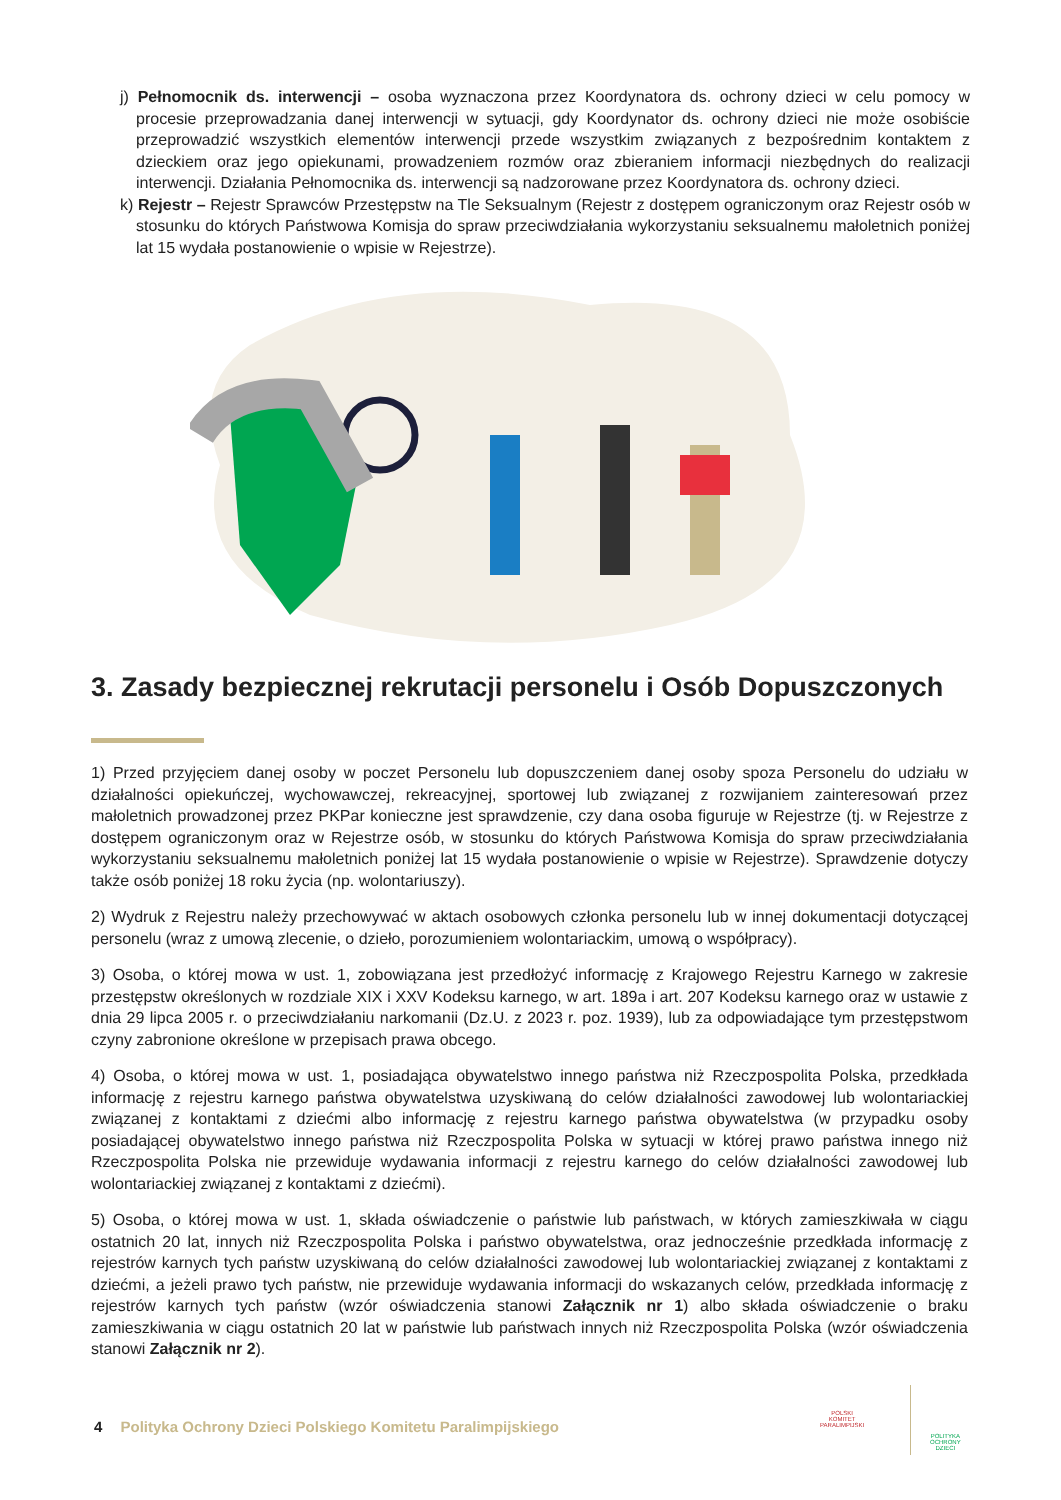j) Pełnomocnik ds. interwencji – osoba wyznaczona przez Koordynatora ds. ochrony dzieci w celu pomocy w procesie przeprowadzania danej interwencji w sytuacji, gdy Koordynator ds. ochrony dzieci nie może osobiście przeprowadzić wszystkich elementów interwencji przede wszystkim związanych z bezpośrednim kontaktem z dzieckiem oraz jego opiekunami, prowadzeniem rozmów oraz zbieraniem informacji niezbędnych do realizacji interwencji. Działania Pełnomocnika ds. interwencji są nadzorowane przez Koordynatora ds. ochrony dzieci.
k) Rejestr – Rejestr Sprawców Przestępstw na Tle Seksualnym (Rejestr z dostępem ograniczonym oraz Rejestr osób w stosunku do których Państwowa Komisja do spraw przeciwdziałania wykorzystaniu seksualnemu małoletnich poniżej lat 15 wydała postanowienie o wpisie w Rejestrze).
3. Zasady bezpiecznej rekrutacji personelu i Osób Dopuszczonych
1) Przed przyjęciem danej osoby w poczet Personelu lub dopuszczeniem danej osoby spoza Personelu do udziału w działalności opiekuńczej, wychowawczej, rekreacyjnej, sportowej lub związanej z rozwijaniem zainteresowań przez małoletnich prowadzonej przez PKPar konieczne jest sprawdzenie, czy dana osoba figuruje w Rejestrze (tj. w Rejestrze z dostępem ograniczonym oraz w Rejestrze osób, w stosunku do których Państwowa Komisja do spraw przeciwdziałania wykorzystaniu seksualnemu małoletnich poniżej lat 15 wydała postanowienie o wpisie w Rejestrze). Sprawdzenie dotyczy także osób poniżej 18 roku życia (np. wolontariuszy).
2) Wydruk z Rejestru należy przechowywać w aktach osobowych członka personelu lub w innej dokumentacji dotyczącej personelu (wraz z umową zlecenie, o dzieło, porozumieniem wolontariackim, umową o współpracy).
3) Osoba, o której mowa w ust. 1, zobowiązana jest przedłożyć informację z Krajowego Rejestru Karnego w zakresie przestępstw określonych w rozdziale XIX i XXV Kodeksu karnego, w art. 189a i art. 207 Kodeksu karnego oraz w ustawie z dnia 29 lipca 2005 r. o przeciwdziałaniu narkomanii (Dz.U. z 2023 r. poz. 1939), lub za odpowiadające tym przestępstwom czyny zabronione określone w przepisach prawa obcego.
4) Osoba, o której mowa w ust. 1, posiadająca obywatelstwo innego państwa niż Rzeczpospolita Polska, przedkłada informację z rejestru karnego państwa obywatelstwa uzyskiwaną do celów działalności zawodowej lub wolontariackiej związanej z kontaktami z dziećmi albo informację z rejestru karnego państwa obywatelstwa (w przypadku osoby posiadającej obywatelstwo innego państwa niż Rzeczpospolita Polska w sytuacji w której prawo państwa innego niż Rzeczpospolita Polska nie przewiduje wydawania informacji z rejestru karnego do celów działalności zawodowej lub wolontariackiej związanej z kontaktami z dziećmi).
5) Osoba, o której mowa w ust. 1, składa oświadczenie o państwie lub państwach, w których zamieszkiwała w ciągu ostatnich 20 lat, innych niż Rzeczpospolita Polska i państwo obywatelstwa, oraz jednocześnie przedkłada informację z rejestrów karnych tych państw uzyskiwaną do celów działalności zawodowej lub wolontariackiej związanej z kontaktami z dziećmi, a jeżeli prawo tych państw, nie przewiduje wydawania informacji do wskazanych celów, przedkłada informację z rejestrów karnych tych państw (wzór oświadczenia stanowi Załącznik nr 1) albo składa oświadczenie o braku zamieszkiwania w ciągu ostatnich 20 lat w państwie lub państwach innych niż Rzeczpospolita Polska (wzór oświadczenia stanowi Załącznik nr 2).
4 Polityka Ochrony Dzieci Polskiego Komitetu Paralimpijskiego
POLSKI
KOMITET
PARALIMPIJSKI
POLITYKA
OCHRONY
DZIECI